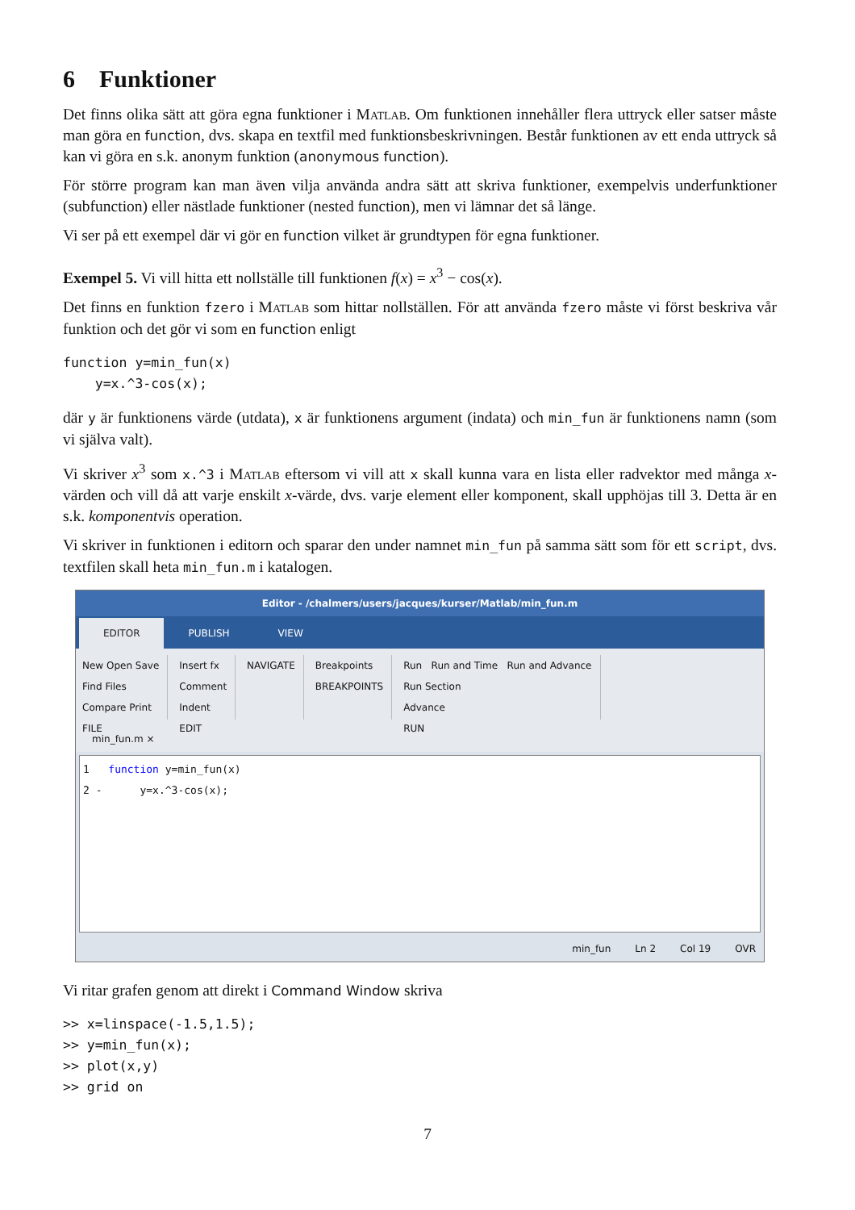6 Funktioner
Det finns olika sätt att göra egna funktioner i Matlab. Om funktionen innehåller flera uttryck eller satser måste man göra en function, dvs. skapa en textfil med funktionsbeskrivningen. Består funktionen av ett enda uttryck så kan vi göra en s.k. anonym funktion (anonymous function).
För större program kan man även vilja använda andra sätt att skriva funktioner, exempelvis underfunktioner (subfunction) eller nästlade funktioner (nested function), men vi lämnar det så länge.
Vi ser på ett exempel där vi gör en function vilket är grundtypen för egna funktioner.
Exempel 5. Vi vill hitta ett nollställe till funktionen f(x) = x<sup>3</sup> − cos(x).
Det finns en funktion fzero i Matlab som hittar nollställen. För att använda fzero måste vi först beskriva vår funktion och det gör vi som en function enligt
function y=min_fun(x)
    y=x.^3-cos(x);
där y är funktionens värde (utdata), x är funktionens argument (indata) och min_fun är funktionens namn (som vi själva valt).
Vi skriver x<sup>3</sup> som x.^3 i Matlab eftersom vi vill att x skall kunna vara en lista eller radvektor med många x-värden och vill då att varje enskilt x-värde, dvs. varje element eller komponent, skall upphöjas till 3. Detta är en s.k. komponentvis operation.
Vi skriver in funktionen i editorn och sparar den under namnet min_fun på samma sätt som för ett script, dvs. textfilen skall heta min_fun.m i katalogen.
Editor - /chalmers/users/jacques/kurser/Matlab/min_fun.m
EDITOR PUBLISH VIEW
New Open Save
Find Files
Compare Print
FILE
Insert fx
Comment
Indent
EDIT
NAVIGATE Breakpoints
BREAKPOINTS
Run Run and Time Run and Advance
Run Section
Advance
RUN
min_fun.m ×
1 function y=min_fun(x)
2 - y=x.^3-cos(x);
min_fun Ln 2 Col 19 OVR
Vi ritar grafen genom att direkt i Command Window skriva
>> x=linspace(-1.5,1.5);
>> y=min_fun(x);
>> plot(x,y)
>> grid on
7